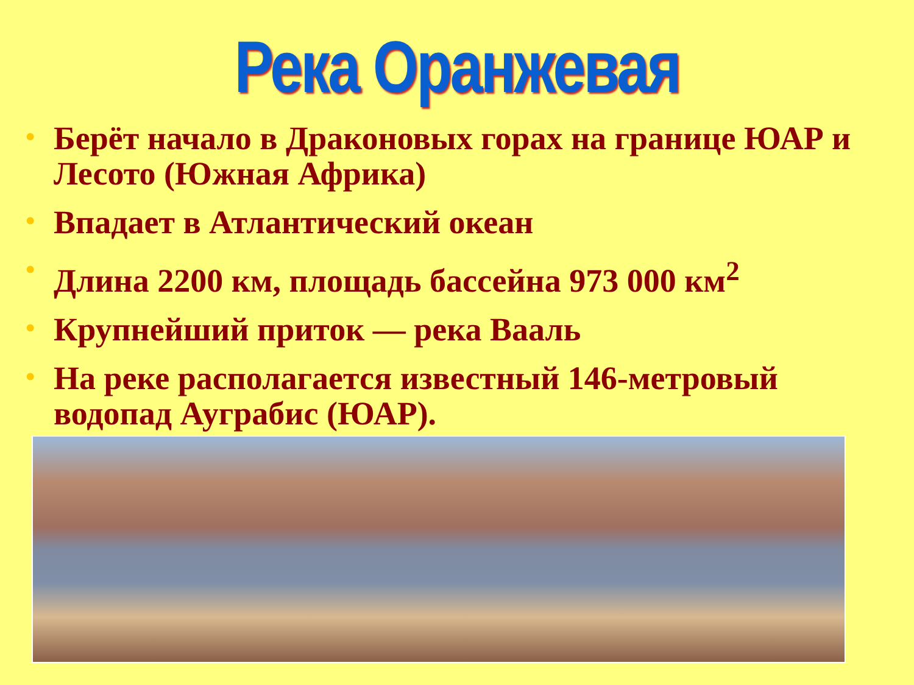Река Оранжевая
• Берёт начало в Драконовых горах на границе ЮАР и Лесото (Южная Африка)
• Впадает в Атлантический океан
• Длина 2200 км, площадь бассейна 973 000 км<sup>2</sup>
• Крупнейший приток — река Вааль
• На реке располагается известный 146-метровый водопад Ауграбис (ЮАР).